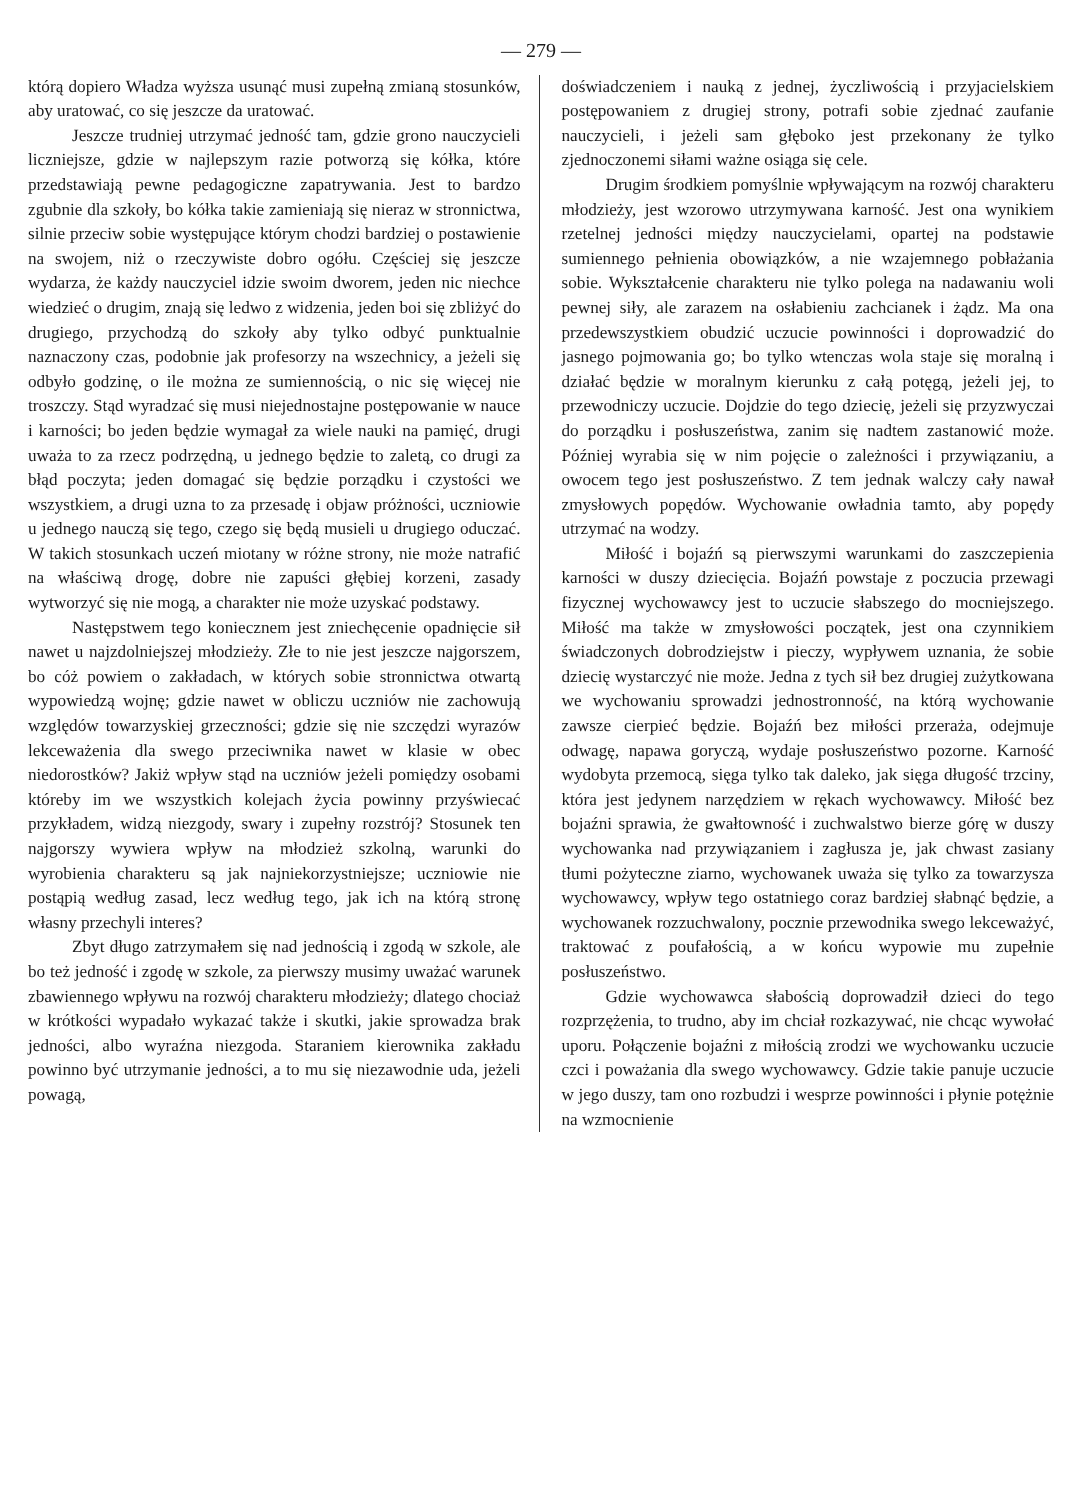— 279 —
którą dopiero Władza wyższa usunąć musi zupełną zmianą stosunków, aby uratować, co się jeszcze da uratować.
Jeszcze trudniej utrzymać jedność tam, gdzie grono nauczycieli liczniejsze, gdzie w najlepszym razie potworzą się kółka, które przedstawiają pewne pedagogiczne zapatrywania. Jest to bardzo zgubnie dla szkoły, bo kółka takie zamieniają się nieraz w stronnictwa, silnie przeciw sobie występujące którym chodzi bardziej o postawienie na swojem, niż o rzeczywiste dobro ogółu. Częściej się jeszcze wydarza, że każdy nauczyciel idzie swoim dworem, jeden nic niechce wiedzieć o drugim, znają się ledwo z widzenia, jeden boi się zbliżyć do drugiego, przychodzą do szkoły aby tylko odbyć punktualnie naznaczony czas, podobnie jak profesorzy na wszechnicy, a jeżeli się odbyło godzinę, o ile można ze sumiennością, o nic się więcej nie troszczy. Stąd wyradzać się musi niejednostajne postępowanie w nauce i karności; bo jeden będzie wymagał za wiele nauki na pamięć, drugi uważa to za rzecz podrzędną, u jednego będzie to zaletą, co drugi za błąd poczyta; jeden domagać się będzie porządku i czystości we wszystkiem, a drugi uzna to za przesadę i objaw próżności, uczniowie u jednego nauczą się tego, czego się będą musieli u drugiego oduczać. W takich stosunkach uczeń miotany w różne strony, nie może natrafić na właściwą drogę, dobre nie zapuści głębiej korzeni, zasady wytworzyć się nie mogą, a charakter nie może uzyskać podstawy.
Następstwem tego koniecznem jest zniechęcenie opadnięcie sił nawet u najzdolniejszej młodzieży. Złe to nie jest jeszcze najgorszem, bo cóż powiem o zakładach, w których sobie stronnictwa otwartą wypowiedzą wojnę; gdzie nawet w obliczu uczniów nie zachowują względów towarzyskiej grzeczności; gdzie się nie szczędzi wyrazów lekceważenia dla swego przeciwnika nawet w klasie w obec niedorostków? Jakiż wpływ stąd na uczniów jeżeli pomiędzy osobami któreby im we wszystkich kolejach życia powinny przyświecać przykładem, widzą niezgody, swary i zupełny rozstrój? Stosunek ten najgorszy wywiera wpływ na młodzież szkolną, warunki do wyrobienia charakteru są jak najniekorzystniejsze; uczniowie nie postąpią według zasad, lecz według tego, jak ich na którą stronę własny przechyli interes?
Zbyt długo zatrzymałem się nad jednością i zgodą w szkole, ale bo też jedność i zgodę w szkole, za pierwszy musimy uważać warunek zbawiennego wpływu na rozwój charakteru młodzieży; dlatego chociaż w krótkości wypadało wykazać także i skutki, jakie sprowadza brak jedności, albo wyraźna niezgoda. Staraniem kierownika zakładu powinno być utrzymanie jedności, a to mu się niezawodnie uda, jeżeli powagą,
doświadczeniem i nauką z jednej, życzliwością i przyjacielskiem postępowaniem z drugiej strony, potrafi sobie zjednać zaufanie nauczycieli, i jeżeli sam głęboko jest przekonany że tylko zjednoczonemi siłami ważne osiąga się cele.
Drugim środkiem pomyślnie wpływającym na rozwój charakteru młodzieży, jest wzorowo utrzymywana karność. Jest ona wynikiem rzetelnej jedności między nauczycielami, opartej na podstawie sumiennego pełnienia obowiązków, a nie wzajemnego pobłażania sobie. Wykształcenie charakteru nie tylko polega na nadawaniu woli pewnej siły, ale zarazem na osłabieniu zachcianek i żądz. Ma ona przedewszystkiem obudzić uczucie powinności i doprowadzić do jasnego pojmowania go; bo tylko wtenczas wola staje się moralną i działać będzie w moralnym kierunku z całą potęgą, jeżeli jej, to przewodniczy uczucie. Dojdzie do tego dziecię, jeżeli się przyzwyczai do porządku i posłuszeństwa, zanim się nadtem zastanowić może. Później wyrabia się w nim pojęcie o zależności i przywiązaniu, a owocem tego jest posłuszeństwo. Z tem jednak walczy cały nawał zmysłowych popędów. Wychowanie owładnia tamto, aby popędy utrzymać na wodzy.
Miłość i bojaźń są pierwszymi warunkami do zaszczepienia karności w duszy dziecięcia. Bojaźń powstaje z poczucia przewagi fizycznej wychowawcy jest to uczucie słabszego do mocniejszego. Miłość ma także w zmysłowości początek, jest ona czynnikiem świadczonych dobrodziejstw i pieczy, wypływem uznania, że sobie dziecię wystarczyć nie może. Jedna z tych sił bez drugiej zużytkowana we wychowaniu sprowadzi jednostronność, na którą wychowanie zawsze cierpieć będzie. Bojaźń bez miłości przeraża, odejmuje odwagę, napawa goryczą, wydaje posłuszeństwo pozorne. Karność wydobyta przemocą, sięga tylko tak daleko, jak sięga długość trzciny, która jest jedynem narzędziem w rękach wychowawcy. Miłość bez bojaźni sprawia, że gwałtowność i zuchwalstwo bierze górę w duszy wychowanka nad przywiązaniem i zagłusza je, jak chwast zasiany tłumi pożyteczne ziarno, wychowanek uważa się tylko za towarzysza wychowawcy, wpływ tego ostatniego coraz bardziej słabnąć będzie, a wychowanek rozzuchwalony, pocznie przewodnika swego lekceważyć, traktować z poufałością, a w końcu wypowie mu zupełnie posłuszeństwo.
Gdzie wychowawca słabością doprowadził dzieci do tego rozprzężenia, to trudno, aby im chciał rozkazywać, nie chcąc wywołać uporu. Połączenie bojaźni z miłością zrodzi we wychowanku uczucie czci i poważania dla swego wychowawcy. Gdzie takie panuje uczucie w jego duszy, tam ono rozbudzi i wesprze powinności i płynie potężnie na wzmocnienie